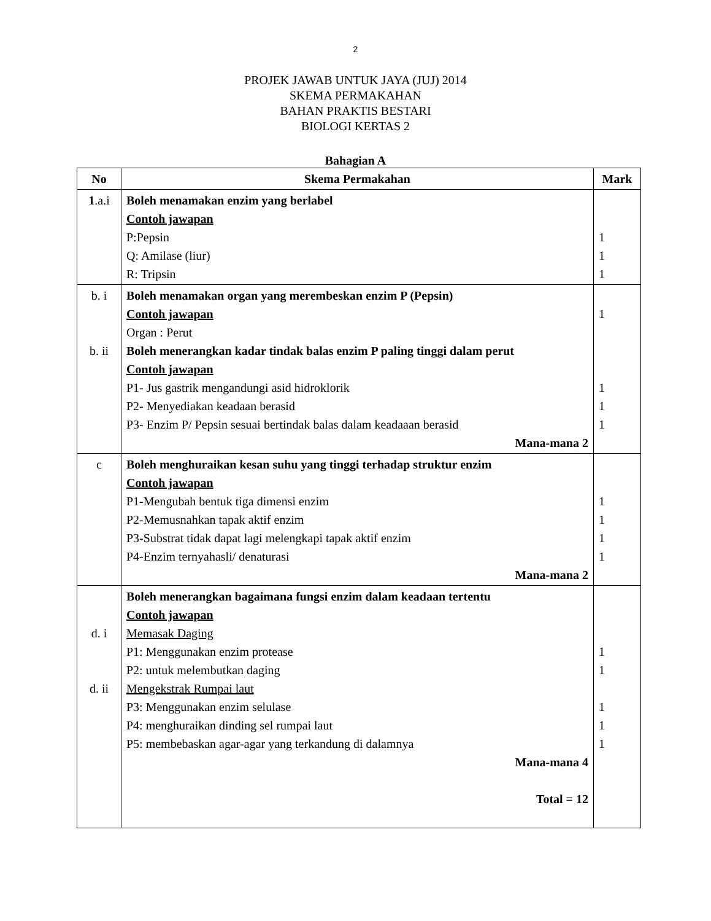2
PROJEK JAWAB UNTUK JAYA (JUJ) 2014
SKEMA PERMAKAHAN
BAHAN PRAKTIS BESTARI
BIOLOGI KERTAS 2
Bahagian A
| No | Skema Permakahan | Mark |
| --- | --- | --- |
| 1 .a.i | Boleh menamakan enzim yang berlabel Contoh jawapan P:Pepsin Q: Amilase (liur) R: Tripsin | 1 1 1 |
| b. i b. ii | Boleh menamakan organ yang merembeskan enzim P (Pepsin) Contoh jawapan Organ : Perut Boleh menerangkan kadar tindak balas enzim P paling tinggi dalam perut Contoh jawapan P1- Jus gastrik mengandungi asid hidroklorik P2- Menyediakan keadaan berasid P3- Enzim P/ Pepsin sesuai bertindak balas dalam keadaaan berasid Mana-mana 2 | 1 1 1 1 |
| c | Boleh menghuraikan kesan suhu yang tinggi terhadap struktur enzim Contoh jawapan P1-Mengubah bentuk tiga dimensi enzim P2-Memusnahkan tapak aktif enzim P3-Substrat tidak dapat lagi melengkapi tapak aktif enzim P4-Enzim ternyahasli/ denaturasi Mana-mana 2 | 1 1 1 1 |
| d. i d. ii | Boleh menerangkan bagaimana fungsi enzim dalam keadaan tertentu Contoh jawapan Memasak Daging P1: Menggunakan enzim protease P2: untuk melembutkan daging Mengekstrak Rumpai laut P3: Menggunakan enzim selulase P4: menghuraikan dinding sel rumpai laut P5: membebaskan agar-agar yang terkandung di dalamnya Mana-mana 4 Total = 12 | 1 1 1 1 1 |